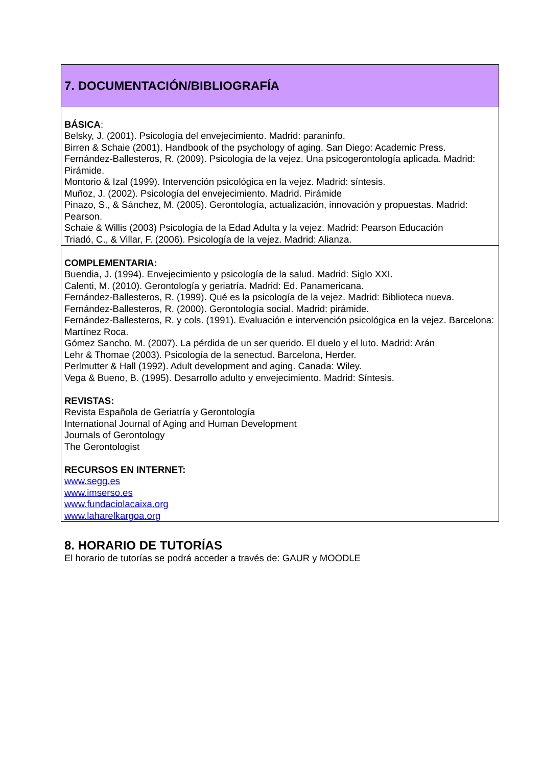| 7. DOCUMENTACIÓN/BIBLIOGRAFÍA |
| BÁSICA : Belsky, J. (2001). Psicología del envejecimiento. Madrid: paraninfo. Birren & Schaie (2001). Handbook of the psychology of aging. San Diego: Academic Press. Fernández-Ballesteros, R. (2009). Psicología de la vejez. Una psicogerontología aplicada. Madrid: Pirámide. Montorio & Izal (1999). Intervención psicológica en la vejez. Madrid: síntesis. Muñoz, J. (2002). Psicología del envejecimiento. Madrid. Pirámide Pinazo, S., & Sánchez, M. (2005). Gerontología, actualización, innovación y propuestas. Madrid: Pearson. Schaie & Willis (2003) Psicología de la Edad Adulta y la vejez. Madrid: Pearson Educación Triadó, C., & Villar, F. (2006). Psicología de la vejez. Madrid: Alianza. |
| COMPLEMENTARIA: Buendia, J. (1994). Envejecimiento y psicología de la salud. Madrid: Siglo XXI. Calenti, M. (2010). Gerontología y geriatría. Madrid: Ed. Panamericana. Fernández-Ballesteros, R. (1999). Qué es la psicología de la vejez. Madrid: Biblioteca nueva. Fernández-Ballesteros, R. (2000). Gerontología social. Madrid: pirámide. Fernández-Ballesteros, R. y cols. (1991). Evaluación e intervención psicológica en la vejez. Barcelona: Martínez Roca. Gómez Sancho, M. (2007). La pérdida de un ser querido. El duelo y el luto. Madrid: Arán Lehr & Thomae (2003). Psicología de la senectud. Barcelona, Herder. Perlmutter & Hall (1992). Adult development and aging. Canada: Wiley. Vega & Bueno, B. (1995). Desarrollo adulto y envejecimiento. Madrid: Síntesis. REVISTAS: Revista Española de Geriatría y Gerontología International Journal of Aging and Human Development Journals of Gerontology The Gerontologist RECURSOS EN INTERNET: www.segg.es www.imserso.es www.fundaciolacaixa.org www.laharelkargoa.org |
8. HORARIO DE TUTORÍAS
El horario de tutorías se podrá acceder a través de: GAUR y MOODLE